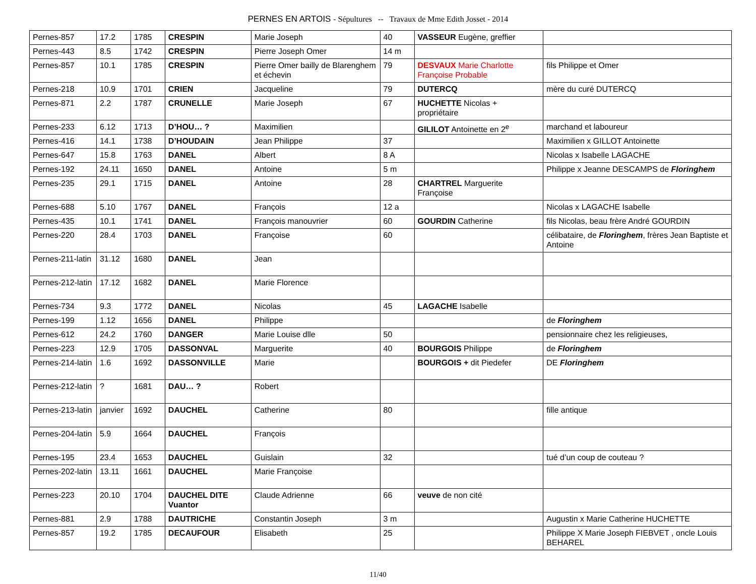PERNES EN ARTOIS - Sépultures -- Travaux de Mme Edith Josset - 2014
| Pernes-857 | 17.2 | 1785 | CRESPIN | Marie Joseph | 40 | VASSEUR Eugène, greffier | |
| Pernes-443 | 8.5 | 1742 | CRESPIN | Pierre Joseph Omer | 14 m | | |
| Pernes-857 | 10.1 | 1785 | CRESPIN | Pierre Omer bailly de Blarenghem et échevin | 79 | DESVAUX Marie Charlotte Françoise Probable | fils Philippe et Omer |
| Pernes-218 | 10.9 | 1701 | CRIEN | Jacqueline | 79 | DUTERCQ | mère du curé DUTERCQ |
| Pernes-871 | 2.2 | 1787 | CRUNELLE | Marie Joseph | 67 | HUCHETTE Nicolas + propriétaire | |
| Pernes-233 | 6.12 | 1713 | D’HOU… ? | Maximilien | | GILILOT Antoinette en 2<sup>e</sup> | marchand et laboureur |
| Pernes-416 | 14.1 | 1738 | D’HOUDAIN | Jean Philippe | 37 | | Maximilien x GILLOT Antoinette |
| Pernes-647 | 15.8 | 1763 | DANEL | Albert | 8 A | | Nicolas x Isabelle LAGACHE |
| Pernes-192 | 24.11 | 1650 | DANEL | Antoine | 5 m | | Philippe x Jeanne DESCAMPS de Floringhem |
| Pernes-235 | 29.1 | 1715 | DANEL | Antoine | 28 | CHARTREL Marguerite Françoise | |
| Pernes-688 | 5.10 | 1767 | DANEL | François | 12 a | | Nicolas x LAGACHE Isabelle |
| Pernes-435 | 10.1 | 1741 | DANEL | François manouvrier | 60 | GOURDIN Catherine | fils Nicolas, beau frère André GOURDIN |
| Pernes-220 | 28.4 | 1703 | DANEL | Françoise | 60 | | célibataire, de Floringhem , frères Jean Baptiste et Antoine |
| Pernes-211-latin | 31.12 | 1680 | DANEL | Jean | | | |
| Pernes-212-latin | 17.12 | 1682 | DANEL | Marie Florence | | | |
| Pernes-734 | 9.3 | 1772 | DANEL | Nicolas | 45 | LAGACHE Isabelle | |
| Pernes-199 | 1.12 | 1656 | DANEL | Philippe | | | de Floringhem |
| Pernes-612 | 24.2 | 1760 | DANGER | Marie Louise dlle | 50 | | pensionnaire chez les religieuses, |
| Pernes-223 | 12.9 | 1705 | DASSONVAL | Marguerite | 40 | BOURGOIS Philippe | de Floringhem |
| Pernes-214-latin | 1.6 | 1692 | DASSONVILLE | Marie | | BOURGOIS + dit Piedefer | DE Floringhem |
| Pernes-212-latin | ? | 1681 | DAU… ? | Robert | | | |
| Pernes-213-latin | janvier | 1692 | DAUCHEL | Catherine | 80 | | fille antique |
| Pernes-204-latin | 5.9 | 1664 | DAUCHEL | François | | | |
| Pernes-195 | 23.4 | 1653 | DAUCHEL | Guislain | 32 | | tué d’un coup de couteau ? |
| Pernes-202-latin | 13.11 | 1661 | DAUCHEL | Marie Françoise | | | |
| Pernes-223 | 20.10 | 1704 | DAUCHEL DITE Vuantor | Claude Adrienne | 66 | veuve de non cité | |
| Pernes-881 | 2.9 | 1788 | DAUTRICHE | Constantin Joseph | 3 m | | Augustin x Marie Catherine HUCHETTE |
| Pernes-857 | 19.2 | 1785 | DECAUFOUR | Elisabeth | 25 | | Philippe X Marie Joseph FIEBVET , oncle Louis BEHAREL |
11/40